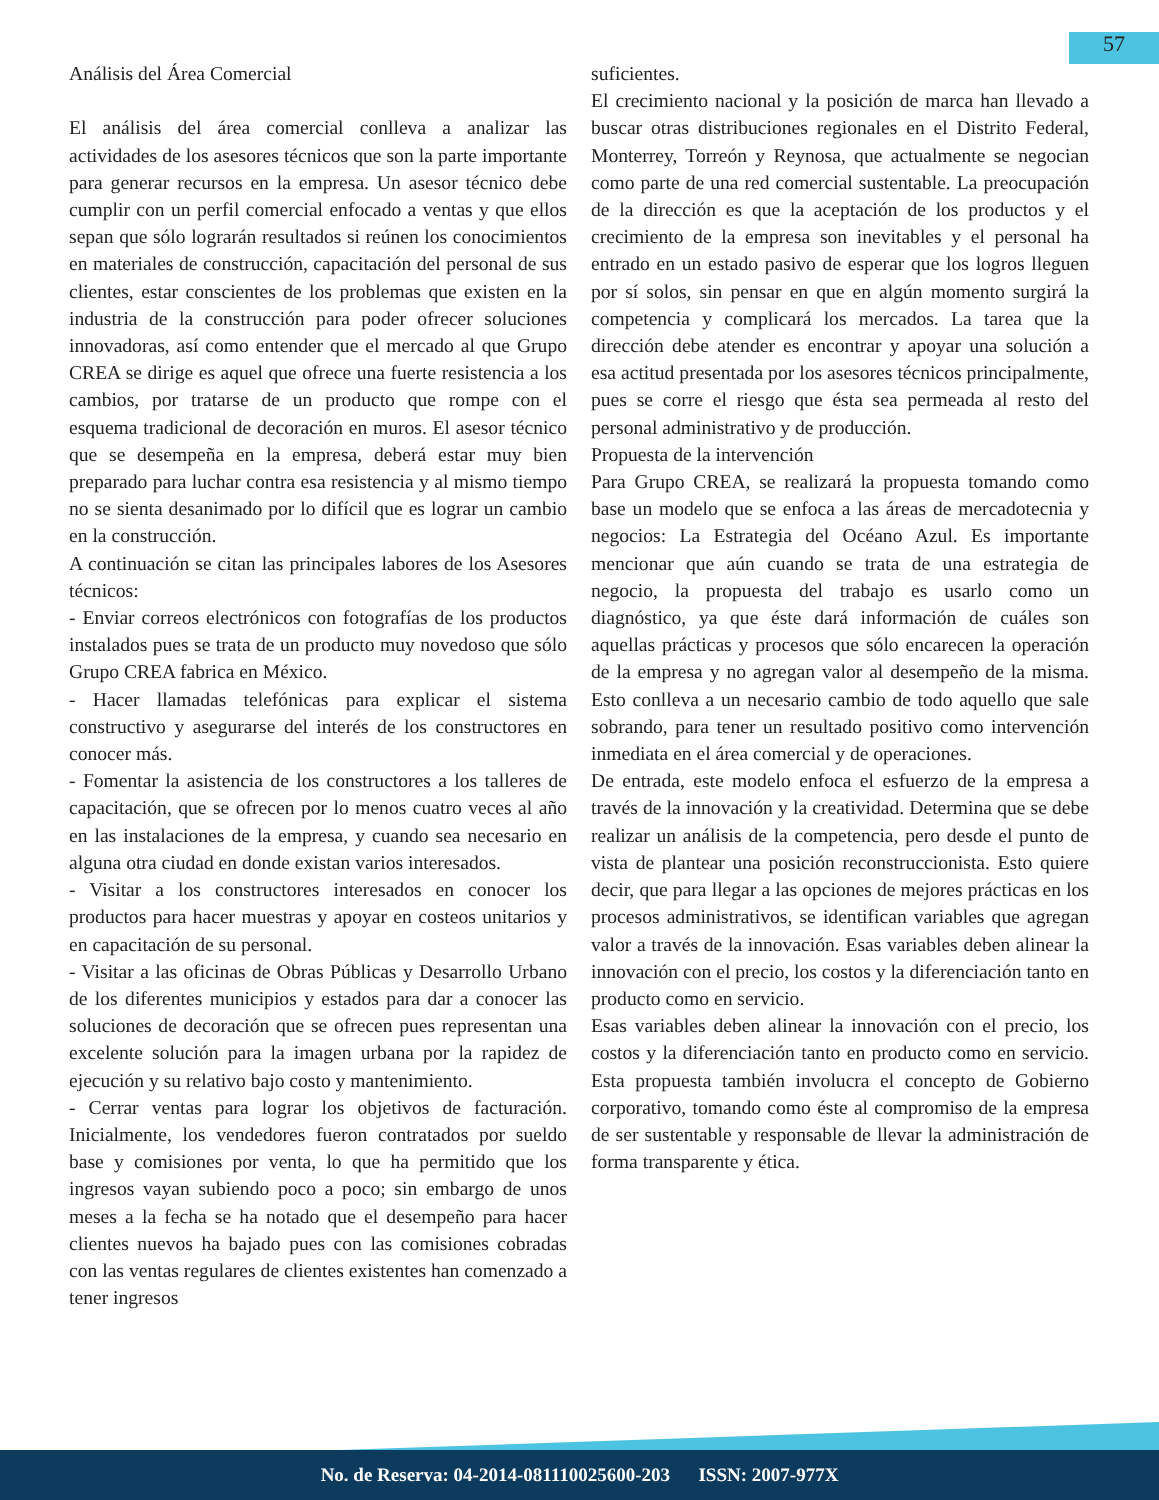57
Análisis del Área Comercial
El análisis del área comercial conlleva a analizar las actividades de los asesores técnicos que son la parte importante para generar recursos en la empresa. Un asesor técnico debe cumplir con un perfil comercial enfocado a ventas y que ellos sepan que sólo lograrán resultados si reúnen los conocimientos en materiales de construcción, capacitación del personal de sus clientes, estar conscientes de los problemas que existen en la industria de la construcción para poder ofrecer soluciones innovadoras, así como entender que el mercado al que Grupo CREA se dirige es aquel que ofrece una fuerte resistencia a los cambios, por tratarse de un producto que rompe con el esquema tradicional de decoración en muros. El asesor técnico que se desempeña en la empresa, deberá estar muy bien preparado para luchar contra esa resistencia y al mismo tiempo no se sienta desanimado por lo difícil que es lograr un cambio en la construcción.
A continuación se citan las principales labores de los Asesores técnicos:
- Enviar correos electrónicos con fotografías de los productos instalados pues se trata de un producto muy novedoso que sólo Grupo CREA fabrica en México.
- Hacer llamadas telefónicas para explicar el sistema constructivo y asegurarse del interés de los constructores en conocer más.
- Fomentar la asistencia de los constructores a los talleres de capacitación, que se ofrecen por lo menos cuatro veces al año en las instalaciones de la empresa, y cuando sea necesario en alguna otra ciudad en donde existan varios interesados.
- Visitar a los constructores interesados en conocer los productos para hacer muestras y apoyar en costeos unitarios y en capacitación de su personal.
- Visitar a las oficinas de Obras Públicas y Desarrollo Urbano de los diferentes municipios y estados para dar a conocer las soluciones de decoración que se ofrecen pues representan una excelente solución para la imagen urbana por la rapidez de ejecución y su relativo bajo costo y mantenimiento.
- Cerrar ventas para lograr los objetivos de facturación. Inicialmente, los vendedores fueron contratados por sueldo base y comisiones por venta, lo que ha permitido que los ingresos vayan subiendo poco a poco; sin embargo de unos meses a la fecha se ha notado que el desempeño para hacer clientes nuevos ha bajado pues con las comisiones cobradas con las ventas regulares de clientes existentes han comenzado a tener ingresos
suficientes.
El crecimiento nacional y la posición de marca han llevado a buscar otras distribuciones regionales en el Distrito Federal, Monterrey, Torreón y Reynosa, que actualmente se negocian como parte de una red comercial sustentable. La preocupación de la dirección es que la aceptación de los productos y el crecimiento de la empresa son inevitables y el personal ha entrado en un estado pasivo de esperar que los logros lleguen por sí solos, sin pensar en que en algún momento surgirá la competencia y complicará los mercados. La tarea que la dirección debe atender es encontrar y apoyar una solución a esa actitud presentada por los asesores técnicos principalmente, pues se corre el riesgo que ésta sea permeada al resto del personal administrativo y de producción.
Propuesta de la intervención
Para Grupo CREA, se realizará la propuesta tomando como base un modelo que se enfoca a las áreas de mercadotecnia y negocios: La Estrategia del Océano Azul. Es importante mencionar que aún cuando se trata de una estrategia de negocio, la propuesta del trabajo es usarlo como un diagnóstico, ya que éste dará información de cuáles son aquellas prácticas y procesos que sólo encarecen la operación de la empresa y no agregan valor al desempeño de la misma. Esto conlleva a un necesario cambio de todo aquello que sale sobrando, para tener un resultado positivo como intervención inmediata en el área comercial y de operaciones.
De entrada, este modelo enfoca el esfuerzo de la empresa a través de la innovación y la creatividad. Determina que se debe realizar un análisis de la competencia, pero desde el punto de vista de plantear una posición reconstruccionista. Esto quiere decir, que para llegar a las opciones de mejores prácticas en los procesos administrativos, se identifican variables que agregan valor a través de la innovación. Esas variables deben alinear la innovación con el precio, los costos y la diferenciación tanto en producto como en servicio.
Esas variables deben alinear la innovación con el precio, los costos y la diferenciación tanto en producto como en servicio. Esta propuesta también involucra el concepto de Gobierno corporativo, tomando como éste al compromiso de la empresa de ser sustentable y responsable de llevar la administración de forma transparente y ética.
No. de Reserva: 04-2014-081110025600-203 ISSN: 2007-977X